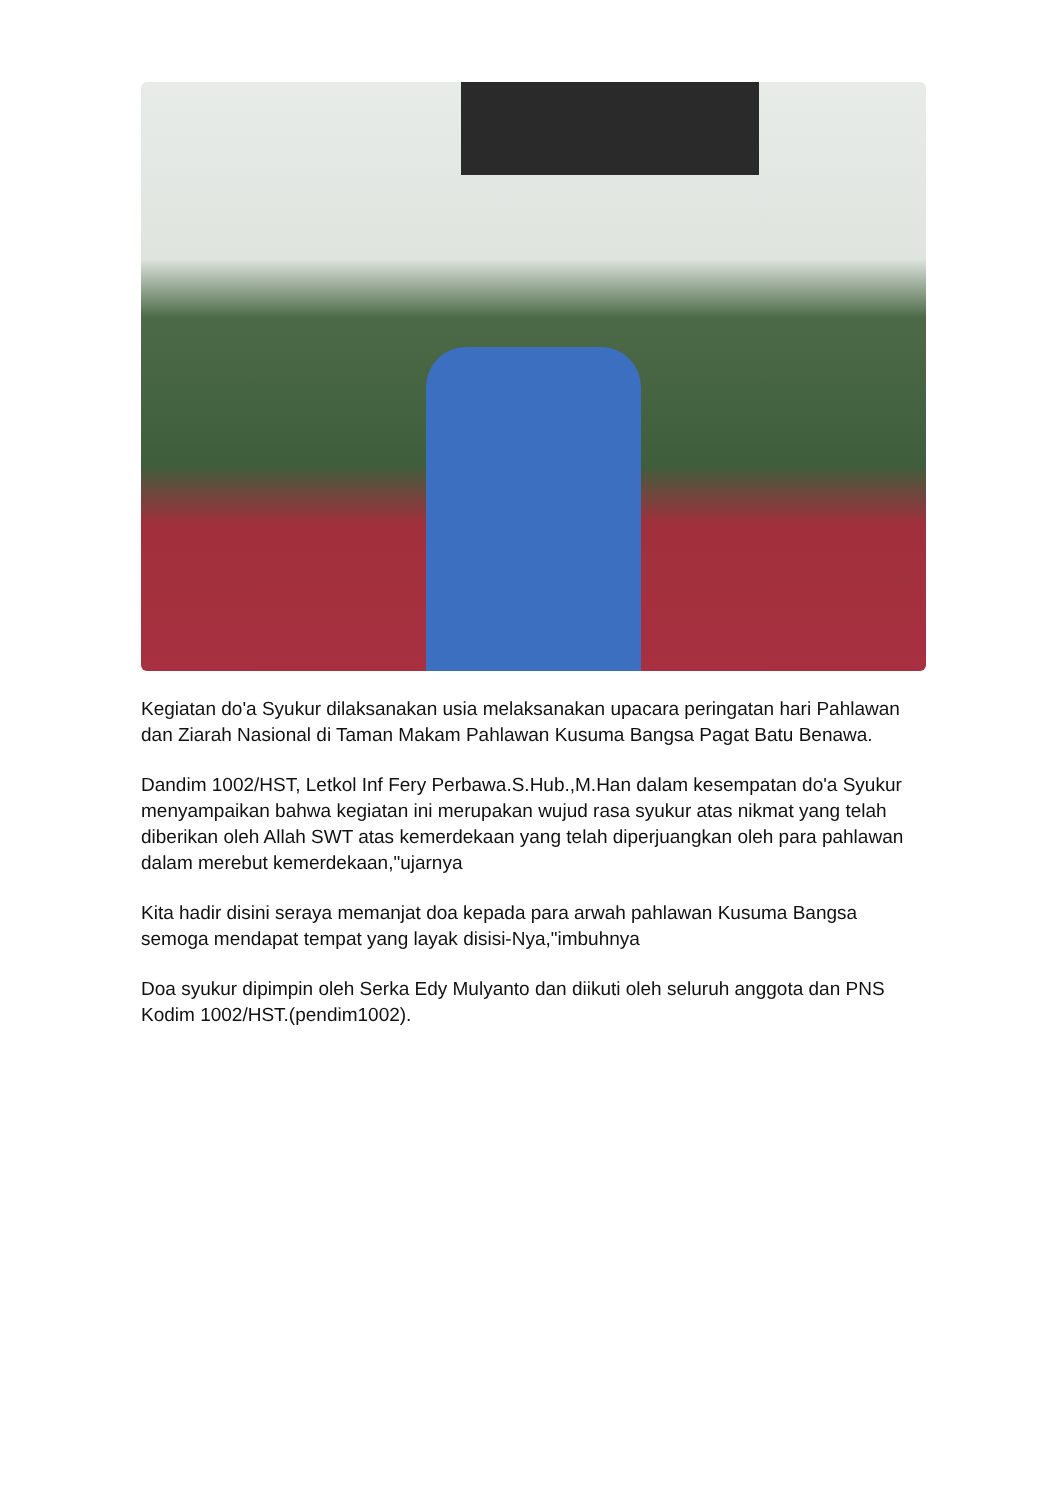Kegiatan do'a Syukur dilaksanakan usia melaksanakan upacara peringatan hari Pahlawan dan Ziarah Nasional di Taman Makam Pahlawan Kusuma Bangsa Pagat Batu Benawa.
Dandim 1002/HST, Letkol Inf Fery Perbawa.S.Hub.,M.Han dalam kesempatan do'a Syukur menyampaikan bahwa kegiatan ini merupakan wujud rasa syukur atas nikmat yang telah diberikan oleh Allah SWT atas kemerdekaan yang telah diperjuangkan oleh para pahlawan dalam merebut kemerdekaan,"ujarnya
Kita hadir disini seraya memanjat doa kepada para arwah pahlawan Kusuma Bangsa semoga mendapat tempat yang layak disisi-Nya,"imbuhnya
Doa syukur dipimpin oleh Serka Edy Mulyanto dan diikuti oleh seluruh anggota dan PNS Kodim 1002/HST.(pendim1002).